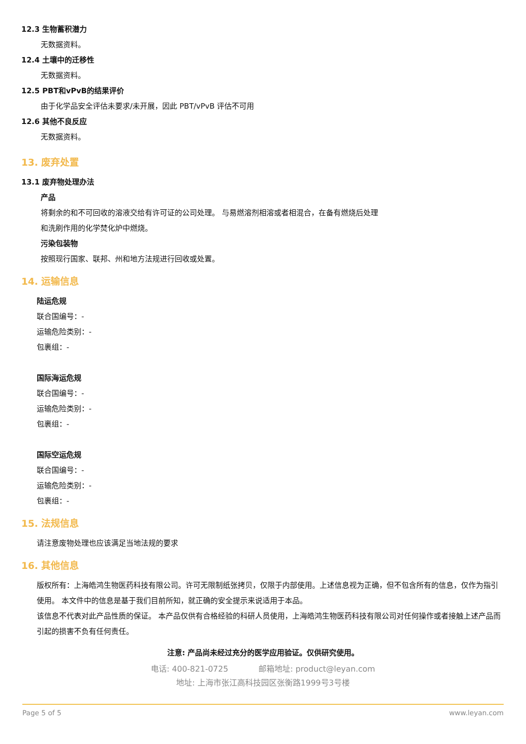12.3 生物蓄积潜力
无数据资料。
12.4 土壤中的迁移性
无数据资料。
12.5 PBT和vPvB的结果评价
由于化学品安全评估未要求/未开展，因此 PBT/vPvB 评估不可用
12.6 其他不良反应
无数据资料。
13. 废弃处置
13.1 废弃物处理办法
产品
将剩余的和不可回收的溶液交给有许可证的公司处理。 与易燃溶剂相溶或者相混合，在备有燃烧后处理
和洗刷作用的化学焚化炉中燃烧。
污染包装物
按照现行国家、联邦、州和地方法规进行回收或处置。
14. 运输信息
陆运危规
联合国编号：-
运输危险类别：-
包裹组：-
国际海运危规
联合国编号：-
运输危险类别：-
包裹组：-
国际空运危规
联合国编号：-
运输危险类别：-
包裹组：-
15. 法规信息
请注意废物处理也应该满足当地法规的要求
16. 其他信息
版权所有：上海皓鸿生物医药科技有限公司。许可无限制纸张拷贝，仅限于内部使用。上述信息视为正确，但不包含所有的信息，仅作为指引使用。 本文件中的信息是基于我们目前所知，就正确的安全提示来说适用于本品。
该信息不代表对此产品性质的保证。 本产品仅供有合格经验的科研人员使用，上海皓鸿生物医药科技有限公司对任何操作或者接触上述产品而引起的损害不负有任何责任。
注意: 产品尚未经过充分的医学应用验证。仅供研究使用。
电话: 400-821-0725 邮箱地址: product@leyan.com
地址: 上海市张江高科技园区张衡路1999号3号楼
Page 5 of 5 www.leyan.com